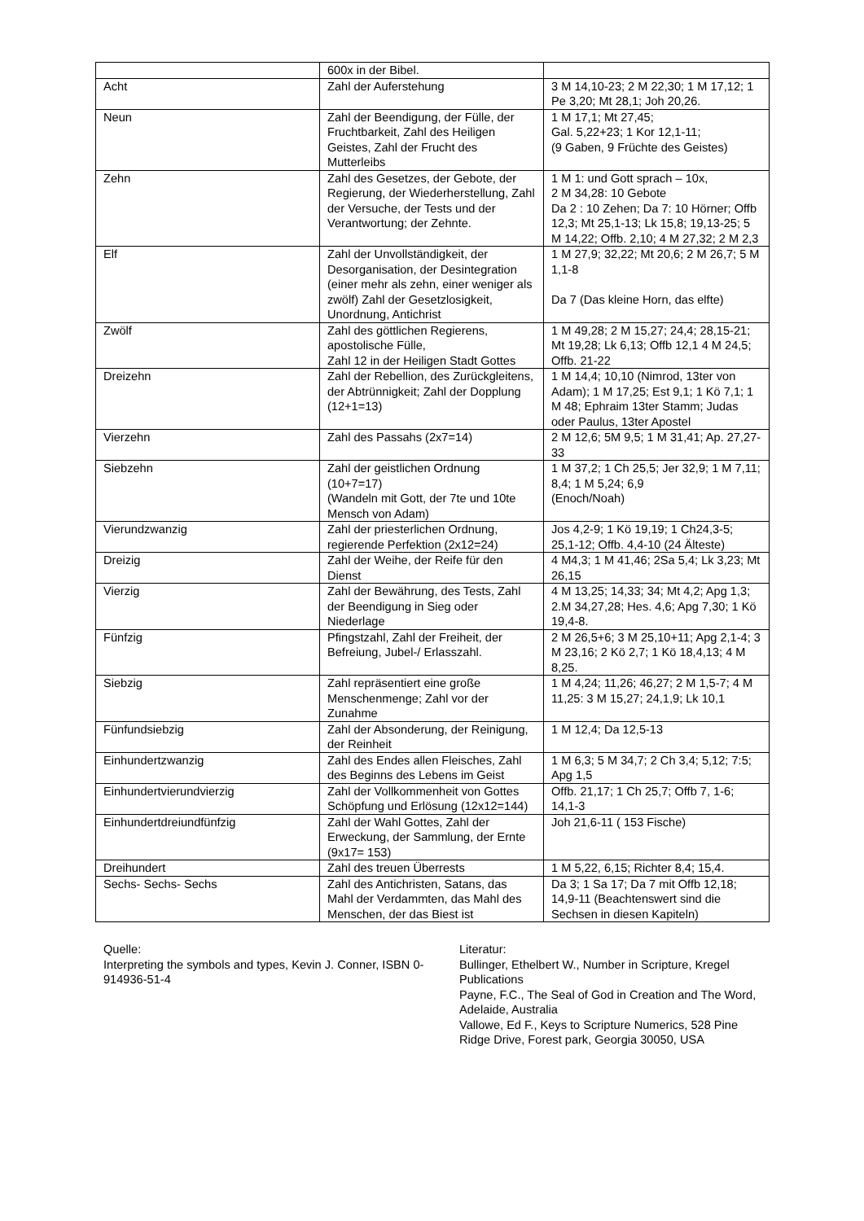| | 600x in der Bibel. | |
| Acht | Zahl der Auferstehung | 3 M 14,10-23; 2 M 22,30; 1 M 17,12; 1 Pe 3,20; Mt 28,1; Joh 20,26. |
| Neun | Zahl der Beendigung, der Fülle, der Fruchtbarkeit, Zahl des Heiligen Geistes, Zahl der Frucht des Mutterleibs | 1 M 17,1; Mt 27,45; Gal. 5,22+23; 1 Kor 12,1-11; (9 Gaben, 9 Früchte des Geistes) |
| Zehn | Zahl des Gesetzes, der Gebote, der Regierung, der Wiederherstellung, Zahl der Versuche, der Tests und der Verantwortung; der Zehnte. | 1 M 1: und Gott sprach – 10x, 2 M 34,28: 10 Gebote Da 2 : 10 Zehen; Da 7: 10 Hörner; Offb 12,3; Mt 25,1-13; Lk 15,8; 19,13-25; 5 M 14,22; Offb. 2,10; 4 M 27,32; 2 M 2,3 |
| Elf | Zahl der Unvollständigkeit, der Desorganisation, der Desintegration (einer mehr als zehn, einer weniger als zwölf) Zahl der Gesetzlosigkeit, Unordnung, Antichrist | 1 M 27,9; 32,22; Mt 20,6; 2 M 26,7; 5 M 1,1-8 Da 7 (Das kleine Horn, das elfte) |
| Zwölf | Zahl des göttlichen Regierens, apostolische Fülle, Zahl 12 in der Heiligen Stadt Gottes | 1 M 49,28; 2 M 15,27; 24,4; 28,15-21; Mt 19,28; Lk 6,13; Offb 12,1 4 M 24,5; Offb. 21-22 |
| Dreizehn | Zahl der Rebellion, des Zurückgleitens, der Abtrünnigkeit; Zahl der Dopplung (12+1=13) | 1 M 14,4; 10,10 (Nimrod, 13ter von Adam); 1 M 17,25; Est 9,1; 1 Kö 7,1; 1 M 48; Ephraim 13ter Stamm; Judas oder Paulus, 13ter Apostel |
| Vierzehn | Zahl des Passahs (2x7=14) | 2 M 12,6; 5M 9,5; 1 M 31,41; Ap. 27,27-33 |
| Siebzehn | Zahl der geistlichen Ordnung (10+7=17) (Wandeln mit Gott, der 7te und 10te Mensch von Adam) | 1 M 37,2; 1 Ch 25,5; Jer 32,9; 1 M 7,11; 8,4; 1 M 5,24; 6,9 (Enoch/Noah) |
| Vierundzwanzig | Zahl der priesterlichen Ordnung, regierende Perfektion (2x12=24) | Jos 4,2-9; 1 Kö 19,19; 1 Ch24,3-5; 25,1-12; Offb. 4,4-10 (24 Älteste) |
| Dreizig | Zahl der Weihe, der Reife für den Dienst | 4 M4,3; 1 M 41,46; 2Sa 5,4; Lk 3,23; Mt 26,15 |
| Vierzig | Zahl der Bewährung, des Tests, Zahl der Beendigung in Sieg oder Niederlage | 4 M 13,25; 14,33; 34; Mt 4,2; Apg 1,3; 2.M 34,27,28; Hes. 4,6; Apg 7,30; 1 Kö 19,4-8. |
| Fünfzig | Pfingstzahl, Zahl der Freiheit, der Befreiung, Jubel-/ Erlasszahl. | 2 M 26,5+6; 3 M 25,10+11; Apg 2,1-4; 3 M 23,16; 2 Kö 2,7; 1 Kö 18,4,13; 4 M 8,25. |
| Siebzig | Zahl repräsentiert eine große Menschenmenge; Zahl vor der Zunahme | 1 M 4,24; 11,26; 46,27; 2 M 1,5-7; 4 M 11,25: 3 M 15,27; 24,1,9; Lk 10,1 |
| Fünfundsiebzig | Zahl der Absonderung, der Reinigung, der Reinheit | 1 M 12,4; Da 12,5-13 |
| Einhundertzwanzig | Zahl des Endes allen Fleisches, Zahl des Beginns des Lebens im Geist | 1 M 6,3; 5 M 34,7; 2 Ch 3,4; 5,12; 7:5; Apg 1,5 |
| Einhundertvierundvierzig | Zahl der Vollkommenheit von Gottes Schöpfung und Erlösung (12x12=144) | Offb. 21,17; 1 Ch 25,7; Offb 7, 1-6; 14,1-3 |
| Einhundertdreiundfünfzig | Zahl der Wahl Gottes, Zahl der Erweckung, der Sammlung, der Ernte (9x17= 153) | Joh 21,6-11 ( 153 Fische) |
| Dreihundert | Zahl des treuen Überrests | 1 M 5,22, 6,15; Richter 8,4; 15,4. |
| Sechs- Sechs- Sechs | Zahl des Antichristen, Satans, das Mahl der Verdammten, das Mahl des Menschen, der das Biest ist | Da 3; 1 Sa 17; Da 7 mit Offb 12,18; 14,9-11 (Beachtenswert sind die Sechsen in diesen Kapiteln) |
Quelle:
Interpreting the symbols and types, Kevin J. Conner, ISBN 0-914936-51-4
Literatur:
Bullinger, Ethelbert W., Number in Scripture, Kregel Publications
Payne, F.C., The Seal of God in Creation and The Word, Adelaide, Australia
Vallowe, Ed F., Keys to Scripture Numerics, 528 Pine Ridge Drive, Forest park, Georgia 30050, USA